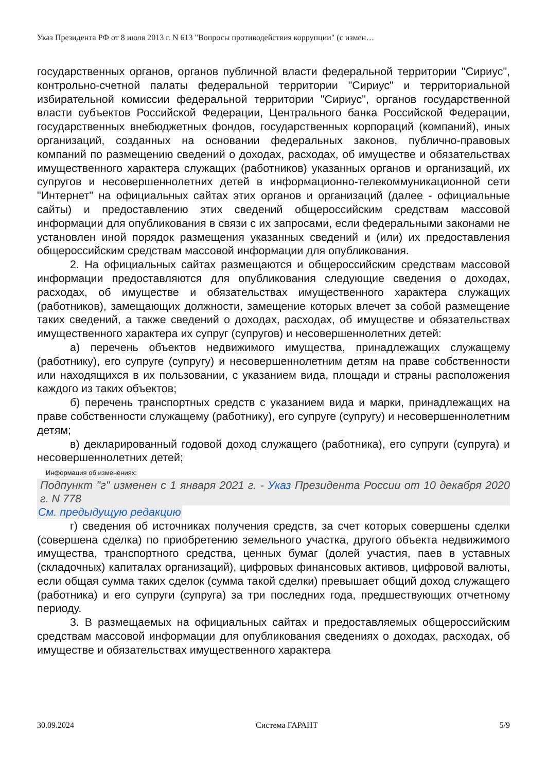Указ Президента РФ от 8 июля 2013 г. N 613 "Вопросы противодействия коррупции" (с измен…
государственных органов, органов публичной власти федеральной территории "Сириус", контрольно-счетной палаты федеральной территории "Сириус" и территориальной избирательной комиссии федеральной территории "Сириус", органов государственной власти субъектов Российской Федерации, Центрального банка Российской Федерации, государственных внебюджетных фондов, государственных корпораций (компаний), иных организаций, созданных на основании федеральных законов, публично-правовых компаний по размещению сведений о доходах, расходах, об имуществе и обязательствах имущественного характера служащих (работников) указанных органов и организаций, их супругов и несовершеннолетних детей в информационно-телекоммуникационной сети "Интернет" на официальных сайтах этих органов и организаций (далее - официальные сайты) и предоставлению этих сведений общероссийским средствам массовой информации для опубликования в связи с их запросами, если федеральными законами не установлен иной порядок размещения указанных сведений и (или) их предоставления общероссийским средствам массовой информации для опубликования.
2. На официальных сайтах размещаются и общероссийским средствам массовой информации предоставляются для опубликования следующие сведения о доходах, расходах, об имуществе и обязательствах имущественного характера служащих (работников), замещающих должности, замещение которых влечет за собой размещение таких сведений, а также сведений о доходах, расходах, об имуществе и обязательствах имущественного характера их супруг (супругов) и несовершеннолетних детей:
а) перечень объектов недвижимого имущества, принадлежащих служащему (работнику), его супруге (супругу) и несовершеннолетним детям на праве собственности или находящихся в их пользовании, с указанием вида, площади и страны расположения каждого из таких объектов;
б) перечень транспортных средств с указанием вида и марки, принадлежащих на праве собственности служащему (работнику), его супруге (супругу) и несовершеннолетним детям;
в) декларированный годовой доход служащего (работника), его супруги (супруга) и несовершеннолетних детей;
Информация об изменениях:
Подпункт "г" изменен с 1 января 2021 г. - Указ Президента России от 10 декабря 2020 г. N 778
См. предыдущую редакцию
г) сведения об источниках получения средств, за счет которых совершены сделки (совершена сделка) по приобретению земельного участка, другого объекта недвижимого имущества, транспортного средства, ценных бумаг (долей участия, паев в уставных (складочных) капиталах организаций), цифровых финансовых активов, цифровой валюты, если общая сумма таких сделок (сумма такой сделки) превышает общий доход служащего (работника) и его супруги (супруга) за три последних года, предшествующих отчетному периоду.
3. В размещаемых на официальных сайтах и предоставляемых общероссийским средствам массовой информации для опубликования сведениях о доходах, расходах, об имуществе и обязательствах имущественного характера
30.09.2024 Система ГАРАНТ 5/9